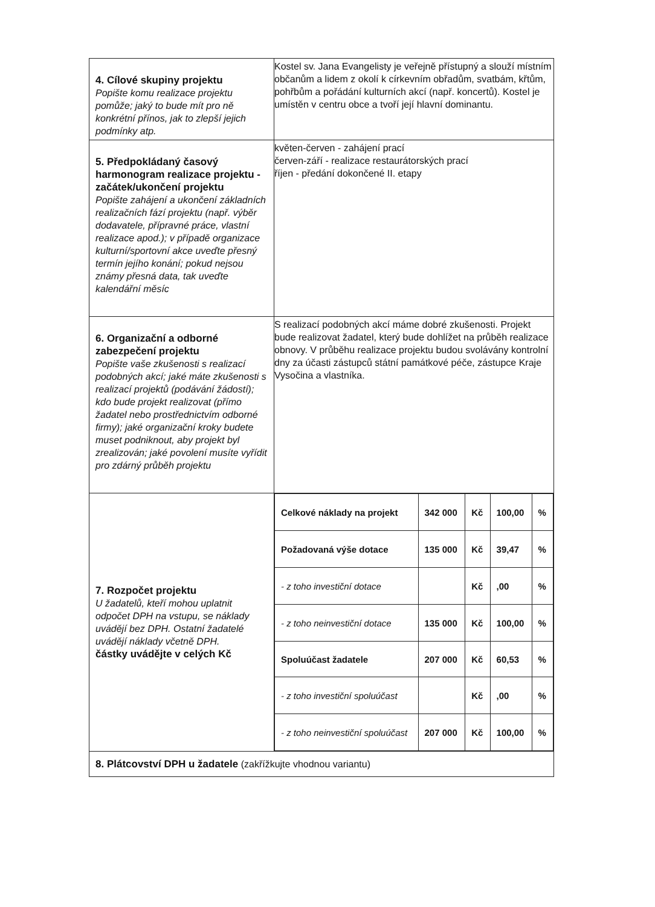| 4. Cílové skupiny projektu Popište komu realizace projektu pomůže; jaký to bude mít pro ně konkrétní přínos, jak to zlepší jejich podmínky atp. | Kostel sv. Jana Evangelisty je veřejně přístupný a slouží místním občanům a lidem z okolí k církevním obřadům, svatbám, křtům, pohřbům a pořádání kulturních akcí (např. koncertů). Kostel je umístěn v centru obce a tvoří její hlavní dominantu. |
| 5. Předpokládaný časový harmonogram realizace projektu - začátek/ukončení projektu Popište zahájení a ukončení základních realizačních fází projektu (např. výběr dodavatele, přípravné práce, vlastní realizace apod.); v případě organizace kulturní/sportovní akce uveďte přesný termín jejího konání; pokud nejsou známy přesná data, tak uveďte kalendářní měsíc | květen-červen - zahájení prací červen-září - realizace restaurátorských prací říjen - předání dokončené II. etapy |
| 6. Organizační a odborné zabezpečení projektu Popište vaše zkušenosti s realizací podobných akcí; jaké máte zkušenosti s realizací projektů (podávání žádostí); kdo bude projekt realizovat (přímo žadatel nebo prostřednictvím odborné firmy); jaké organizační kroky budete muset podniknout, aby projekt byl zrealizován; jaké povolení musíte vyřídit pro zdárný průběh projektu | S realizací podobných akcí máme dobré zkušenosti. Projekt bude realizovat žadatel, který bude dohlížet na průběh realizace obnovy. V průběhu realizace projektu budou svolávány kontrolní dny za účasti zástupců státní památkové péče, zástupce Kraje Vysočina a vlastníka. |
| 7. Rozpočet projektu U žadatelů, kteří mohou uplatnit odpočet DPH na vstupu, se náklady uvádějí bez DPH. Ostatní žadatelé uvádějí náklady včetně DPH. částky uvádějte v celých Kč | / Celkové náklady na projekt / 342 000 / Kč / 100,00 / % / / Požadovaná výše dotace / 135 000 / Kč / 39,47 / % / / - z toho investiční dotace / / Kč / ,00 / % / / - z toho neinvestiční dotace / 135 000 / Kč / 100,00 / % / / Spoluúčast žadatele / 207 000 / Kč / 60,53 / % / / - z toho investiční spoluúčast / / Kč / ,00 / % / / - z toho neinvestiční spoluúčast / 207 000 / Kč / 100,00 / % / |
| 8. Plátcovství DPH u žadatele (zakřížkujte vhodnou variantu) | |